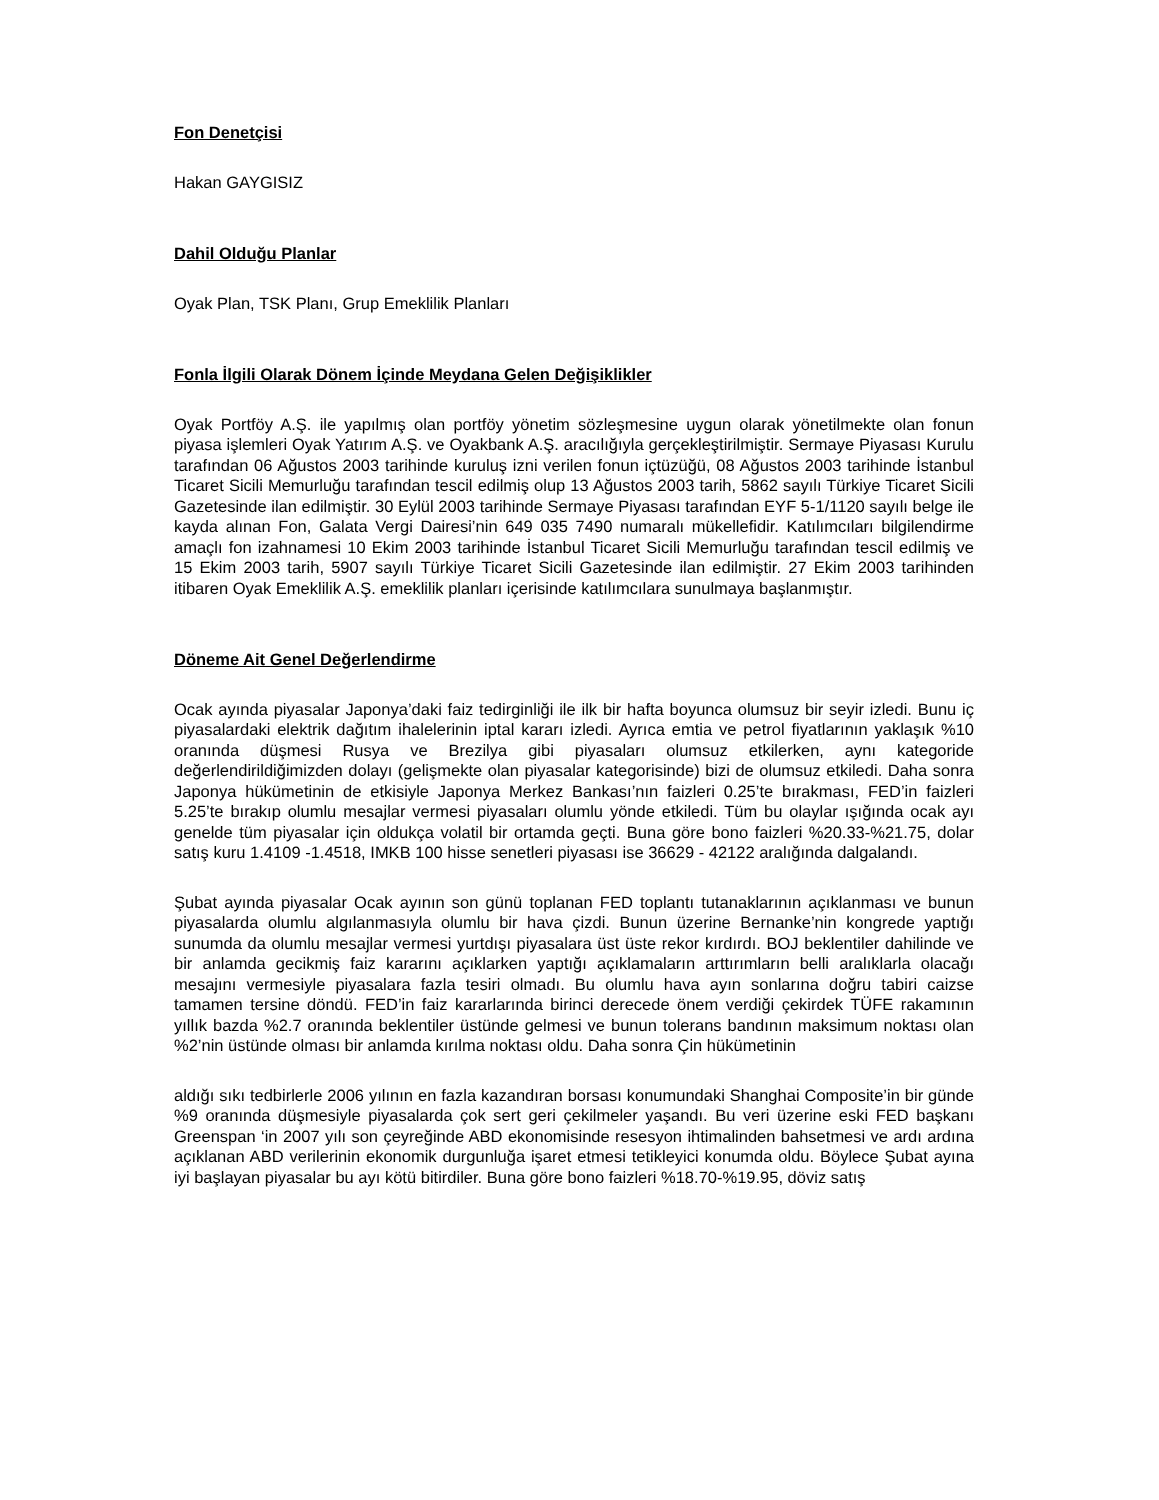Fon Denetçisi
Hakan GAYGISIZ
Dahil Olduğu Planlar
Oyak Plan, TSK Planı, Grup Emeklilik Planları
Fonla İlgili Olarak Dönem İçinde Meydana Gelen Değişiklikler
Oyak Portföy A.Ş. ile yapılmış olan portföy yönetim sözleşmesine uygun olarak yönetilmekte olan fonun piyasa işlemleri Oyak Yatırım A.Ş. ve Oyakbank A.Ş. aracılığıyla gerçekleştirilmiştir. Sermaye Piyasası Kurulu tarafından 06 Ağustos 2003 tarihinde kuruluş izni verilen fonun içtüzüğü, 08 Ağustos 2003 tarihinde İstanbul Ticaret Sicili Memurluğu tarafından tescil edilmiş olup 13 Ağustos 2003 tarih, 5862 sayılı Türkiye Ticaret Sicili Gazetesinde ilan edilmiştir. 30 Eylül 2003 tarihinde Sermaye Piyasası tarafından EYF 5-1/1120 sayılı belge ile kayda alınan Fon, Galata Vergi Dairesi’nin 649 035 7490 numaralı mükellefidir. Katılımcıları bilgilendirme amaçlı fon izahnamesi 10 Ekim 2003 tarihinde İstanbul Ticaret Sicili Memurluğu tarafından tescil edilmiş ve 15 Ekim 2003 tarih, 5907 sayılı Türkiye Ticaret Sicili Gazetesinde ilan edilmiştir. 27 Ekim 2003 tarihinden itibaren Oyak Emeklilik A.Ş. emeklilik planları içerisinde katılımcılara sunulmaya başlanmıştır.
Döneme Ait Genel Değerlendirme
Ocak ayında piyasalar Japonya’daki faiz tedirginliği ile ilk bir hafta boyunca olumsuz bir seyir izledi. Bunu iç piyasalardaki elektrik dağıtım ihalelerinin iptal kararı izledi. Ayrıca emtia ve petrol fiyatlarının yaklaşık %10 oranında düşmesi Rusya ve Brezilya gibi piyasaları olumsuz etkilerken, aynı kategoride değerlendirildiğimizden dolayı (gelişmekte olan piyasalar kategorisinde) bizi de olumsuz etkiledi. Daha sonra Japonya hükümetinin de etkisiyle Japonya Merkez Bankası’nın faizleri 0.25’te bırakması, FED’in faizleri 5.25’te bırakıp olumlu mesajlar vermesi piyasaları olumlu yönde etkiledi. Tüm bu olaylar ışığında ocak ayı genelde tüm piyasalar için oldukça volatil bir ortamda geçti. Buna göre bono faizleri %20.33-%21.75, dolar satış kuru 1.4109 -1.4518, IMKB 100 hisse senetleri piyasası ise 36629 - 42122 aralığında dalgalandı.
Şubat ayında piyasalar Ocak ayının son günü toplanan FED toplantı tutanaklarının açıklanması ve bunun piyasalarda olumlu algılanmasıyla olumlu bir hava çizdi. Bunun üzerine Bernanke’nin kongrede yaptığı sunumda da olumlu mesajlar vermesi yurtdışı piyasalara üst üste rekor kırdırdı. BOJ beklentiler dahilinde ve bir anlamda gecikmiş faiz kararını açıklarken yaptığı açıklamaların arttırımların belli aralıklarla olacağı mesajını vermesiyle piyasalara fazla tesiri olmadı. Bu olumlu hava ayın sonlarına doğru tabiri caizse tamamen tersine döndü. FED’in faiz kararlarında birinci derecede önem verdiği çekirdek TÜFE rakamının yıllık bazda %2.7 oranında beklentiler üstünde gelmesi ve bunun tolerans bandının maksimum noktası olan %2’nin üstünde olması bir anlamda kırılma noktası oldu. Daha sonra Çin hükümetinin
aldığı sıkı tedbirlerle 2006 yılının en fazla kazandıran borsası konumundaki Shanghai Composite’in bir günde %9 oranında düşmesiyle piyasalarda çok sert geri çekilmeler yaşandı. Bu veri üzerine eski FED başkanı Greenspan ‘in 2007 yılı son çeyreğinde ABD ekonomisinde resesyon ihtimalinden bahsetmesi ve ardı ardına açıklanan ABD verilerinin ekonomik durgunluğa işaret etmesi tetikleyici konumda oldu. Böylece Şubat ayına iyi başlayan piyasalar bu ayı kötü bitirdiler. Buna göre bono faizleri %18.70-%19.95, döviz satış